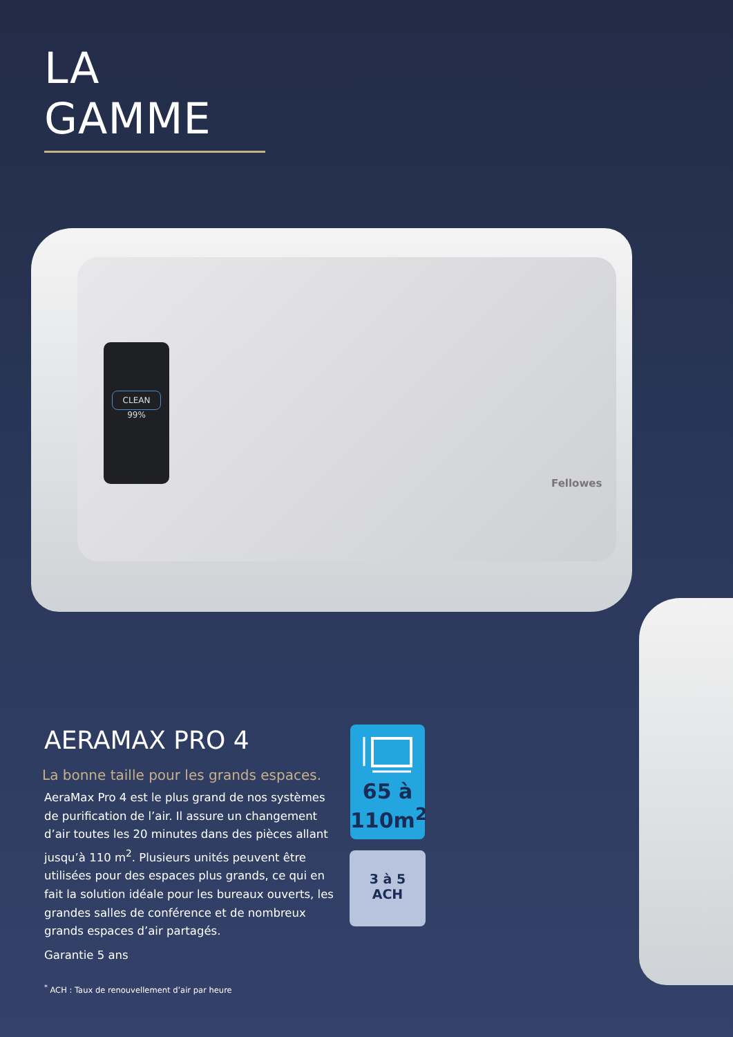LA GAMME
CLEAN
99%
Fellowes
AERAMAX PRO 4
La bonne taille pour les grands espaces.
AeraMax Pro 4 est le plus grand de nos systèmes de purification de l’air. Il assure un changement d’air toutes les 20 minutes dans des pièces allant jusqu’à 110 m<sup>2</sup>. Plusieurs unités peuvent être utilisées pour des espaces plus grands, ce qui en fait la solution idéale pour les bureaux ouverts, les grandes salles de conférence et de nombreux grands espaces d’air partagés.
Garantie 5 ans
65 à
110m<sup>2</sup>
3 à 5
ACH
<sup>*</sup> ACH : Taux de renouvellement d’air par heure